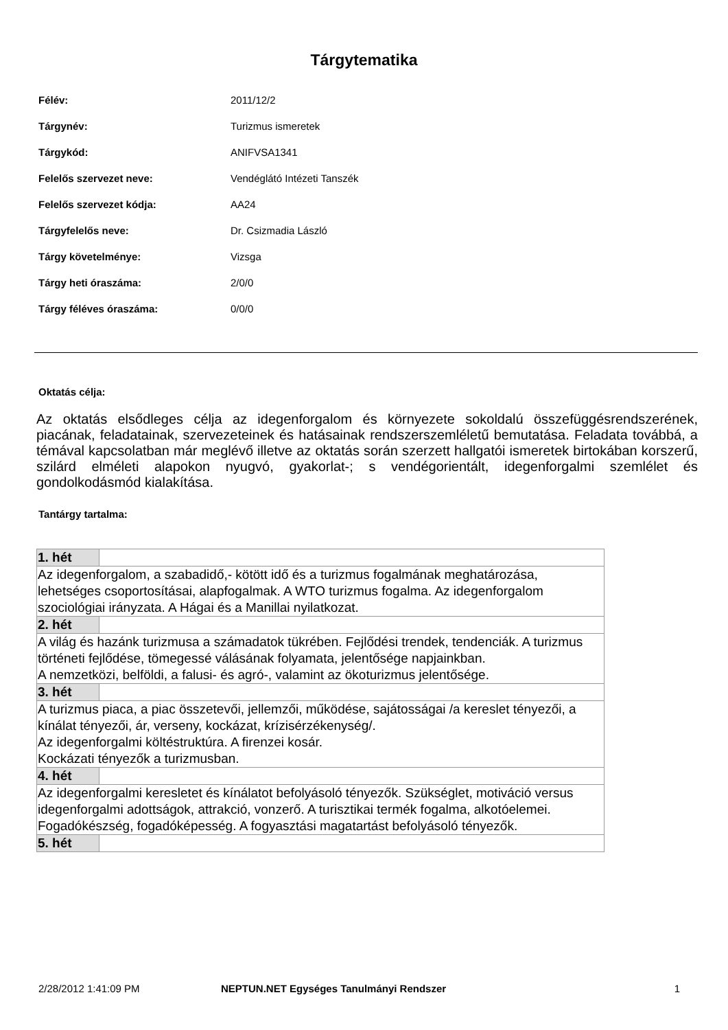Tárgytematika
| Félév: | 2011/12/2 |
| Tárgynév: | Turizmus ismeretek |
| Tárgykód: | ANIFVSA1341 |
| Felelős szervezet neve: | Vendéglátó Intézeti Tanszék |
| Felelős szervezet kódja: | AA24 |
| Tárgyfelelős neve: | Dr. Csizmadia László |
| Tárgy követelménye: | Vizsga |
| Tárgy heti óraszáma: | 2/0/0 |
| Tárgy féléves óraszáma: | 0/0/0 |
Oktatás célja:
Az oktatás elsődleges célja az idegenforgalom és környezete sokoldalú összefüggésrendszerének, piacának, feladatainak, szervezeteinek és hatásainak rendszerszemléletű bemutatása. Feladata továbbá, a témával kapcsolatban már meglévő illetve az oktatás során szerzett hallgatói ismeretek birtokában korszerű, szilárd elméleti alapokon nyugvó, gyakorlat-; s vendégorientált, idegenforgalmi szemlélet és gondolkodásmód kialakítása.
Tantárgy tartalma:
| 1. hét | |
| Az idegenforgalom, a szabadidő,- kötött idő és a turizmus fogalmának meghatározása, lehetséges csoportosításai, alapfogalmak. A WTO turizmus fogalma. Az idegenforgalom szociológiai irányzata. A Hágai és a Manillai nyilatkozat. | |
| 2. hét | |
| A világ és hazánk turizmusa a számadatok tükrében. Fejlődési trendek, tendenciák. A turizmus történeti fejlődése, tömegessé válásának folyamata, jelentősége napjainkban. A nemzetközi, belföldi, a falusi- és agró-, valamint az ökoturizmus jelentősége. | |
| 3. hét | |
| A turizmus piaca, a piac összetevői, jellemzői, működése, sajátosságai /a kereslet tényezői, a kínálat tényezői, ár, verseny, kockázat, krízisérzékenység/. Az idegenforgalmi költéstruktúra. A firenzei kosár. Kockázati tényezők a turizmusban. | |
| 4. hét | |
| Az idegenforgalmi keresletet és kínálatot befolyásoló tényezők. Szükséglet, motiváció versus idegenforgalmi adottságok, attrakció, vonzerő. A turisztikai termék fogalma, alkotóelemei. Fogadókészség, fogadóképesség. A fogyasztási magatartást befolyásoló tényezők. | |
| 5. hét | |
2/28/2012 1:41:09 PM NEPTUN.NET Egységes Tanulmányi Rendszer 1